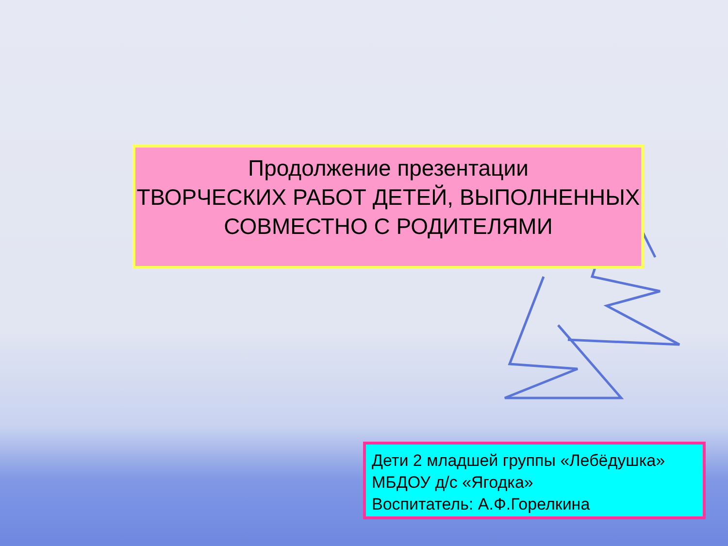Продолжение презентации
ТВОРЧЕСКИХ РАБОТ ДЕТЕЙ, ВЫПОЛНЕННЫХ СОВМЕСТНО С РОДИТЕЛЯМИ
Дети 2 младшей группы «Лебёдушка»
МБДОУ д/с «Ягодка»
Воспитатель: А.Ф.Горелкина